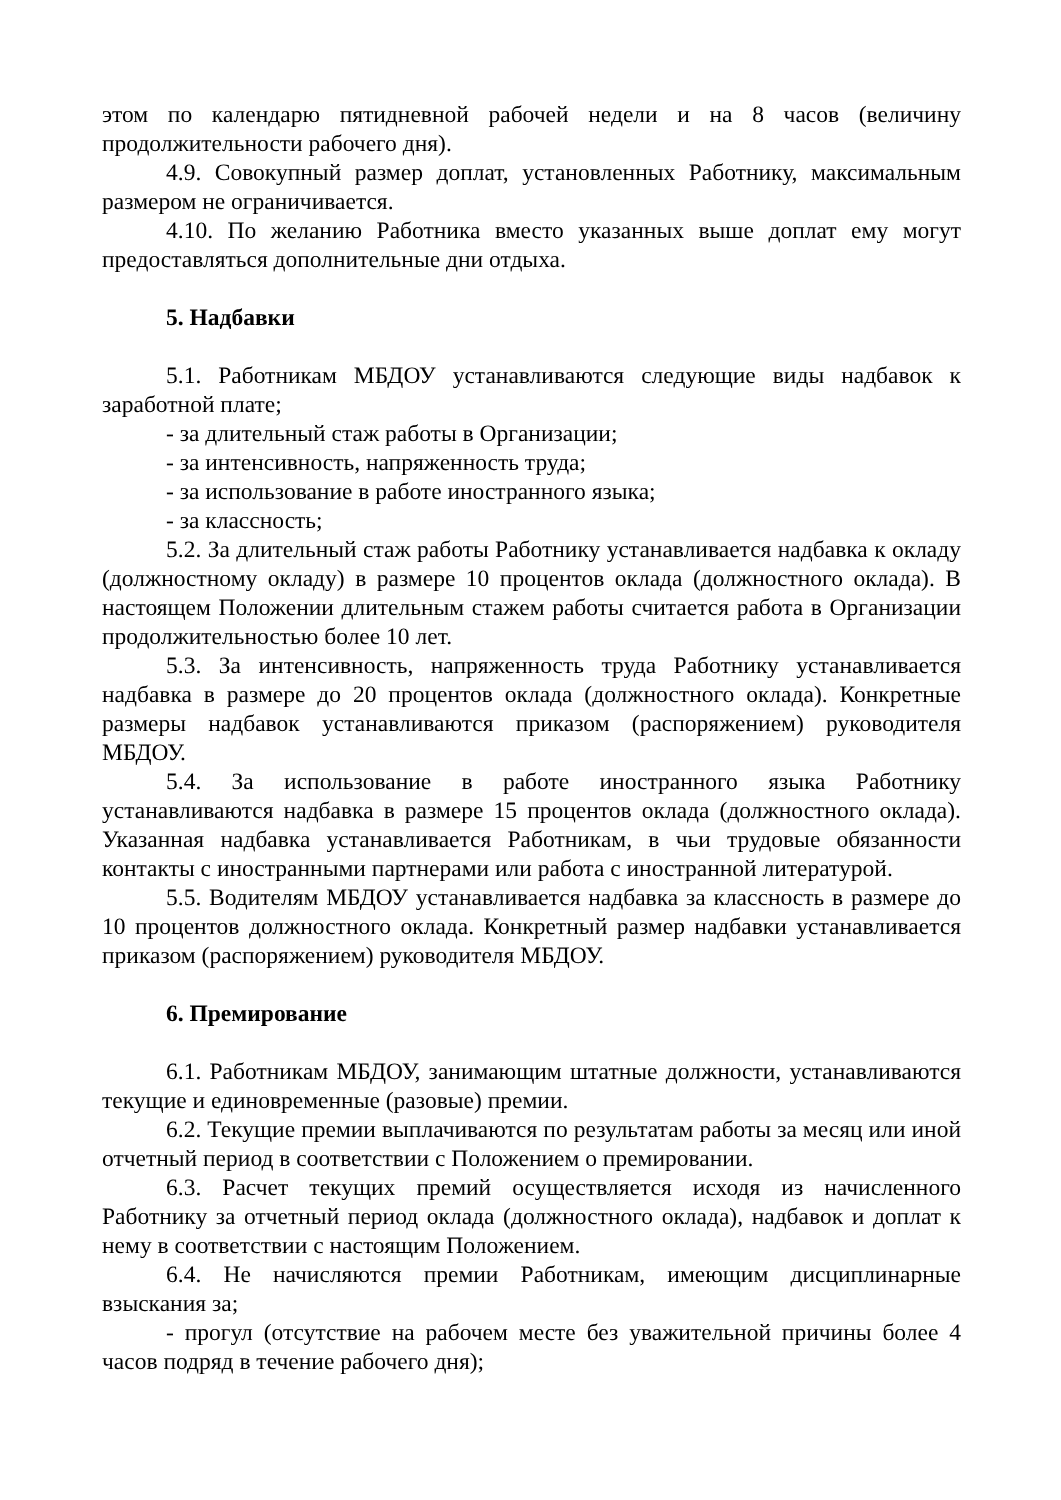этом по календарю пятидневной рабочей недели и на 8 часов (величину продолжительности рабочего дня).
4.9. Совокупный размер доплат, установленных Работнику, максимальным размером не ограничивается.
4.10. По желанию Работника вместо указанных выше доплат ему могут предоставляться дополнительные дни отдыха.
5. Надбавки
5.1. Работникам МБДОУ устанавливаются следующие виды надбавок к заработной плате;
- за длительный стаж работы в Организации;
- за интенсивность, напряженность труда;
- за использование в работе иностранного языка;
- за классность;
5.2. За длительный стаж работы Работнику устанавливается надбавка к окладу (должностному окладу) в размере 10 процентов оклада (должностного оклада). В настоящем Положении длительным стажем работы считается работа в Организации продолжительностью более 10 лет.
5.3. За интенсивность, напряженность труда Работнику устанавливается надбавка в размере до 20 процентов оклада (должностного оклада). Конкретные размеры надбавок устанавливаются приказом (распоряжением) руководителя МБДОУ.
5.4. За использование в работе иностранного языка Работнику устанавливаются надбавка в размере 15 процентов оклада (должностного оклада). Указанная надбавка устанавливается Работникам, в чьи трудовые обязанности контакты с иностранными партнерами или работа с иностранной литературой.
5.5. Водителям МБДОУ устанавливается надбавка за классность в размере до 10 процентов должностного оклада. Конкретный размер надбавки устанавливается приказом (распоряжением) руководителя МБДОУ.
6. Премирование
6.1. Работникам МБДОУ, занимающим штатные должности, устанавливаются текущие и единовременные (разовые) премии.
6.2. Текущие премии выплачиваются по результатам работы за месяц или иной отчетный период в соответствии с Положением о премировании.
6.3. Расчет текущих премий осуществляется исходя из начисленного Работнику за отчетный период оклада (должностного оклада), надбавок и доплат к нему в соответствии с настоящим Положением.
6.4. Не начисляются премии Работникам, имеющим дисциплинарные взыскания за;
- прогул (отсутствие на рабочем месте без уважительной причины более 4 часов подряд в течение рабочего дня);